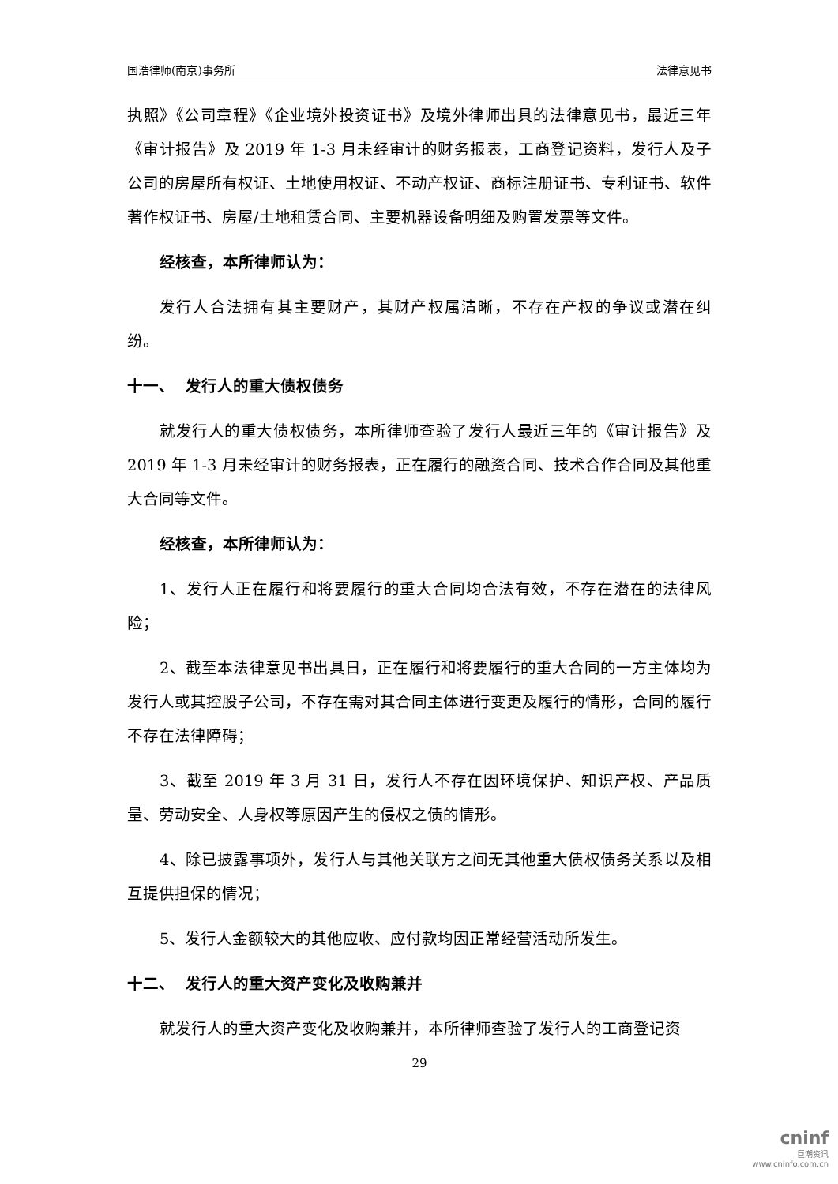国浩律师(南京)事务所 法律意见书
执照》《公司章程》《企业境外投资证书》及境外律师出具的法律意见书，最近三年《审计报告》及 2019 年 1-3 月未经审计的财务报表，工商登记资料，发行人及子公司的房屋所有权证、土地使用权证、不动产权证、商标注册证书、专利证书、软件著作权证书、房屋/土地租赁合同、主要机器设备明细及购置发票等文件。
经核查，本所律师认为：
发行人合法拥有其主要财产，其财产权属清晰，不存在产权的争议或潜在纠纷。
十一、 发行人的重大债权债务
就发行人的重大债权债务，本所律师查验了发行人最近三年的《审计报告》及 2019 年 1-3 月未经审计的财务报表，正在履行的融资合同、技术合作合同及其他重大合同等文件。
经核查，本所律师认为：
1、发行人正在履行和将要履行的重大合同均合法有效，不存在潜在的法律风险；
2、截至本法律意见书出具日，正在履行和将要履行的重大合同的一方主体均为发行人或其控股子公司，不存在需对其合同主体进行变更及履行的情形，合同的履行不存在法律障碍；
3、截至 2019 年 3 月 31 日，发行人不存在因环境保护、知识产权、产品质量、劳动安全、人身权等原因产生的侵权之债的情形。
4、除已披露事项外，发行人与其他关联方之间无其他重大债权债务关系以及相互提供担保的情况；
5、发行人金额较大的其他应收、应付款均因正常经营活动所发生。
十二、 发行人的重大资产变化及收购兼并
就发行人的重大资产变化及收购兼并，本所律师查验了发行人的工商登记资
29
cninf
巨潮资讯
www.cninfo.com.cn